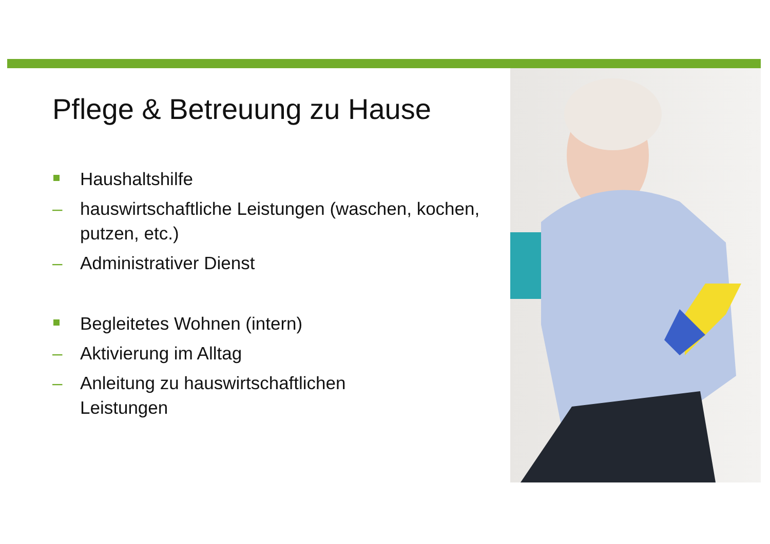Pflege & Betreuung zu Hause
Haushaltshilfe
– hauswirtschaftliche Leistungen (waschen, kochen, putzen, etc.)
– Administrativer Dienst
Begleitetes Wohnen (intern)
– Aktivierung im Alltag
– Anleitung zu hauswirtschaftlichen
Leistungen